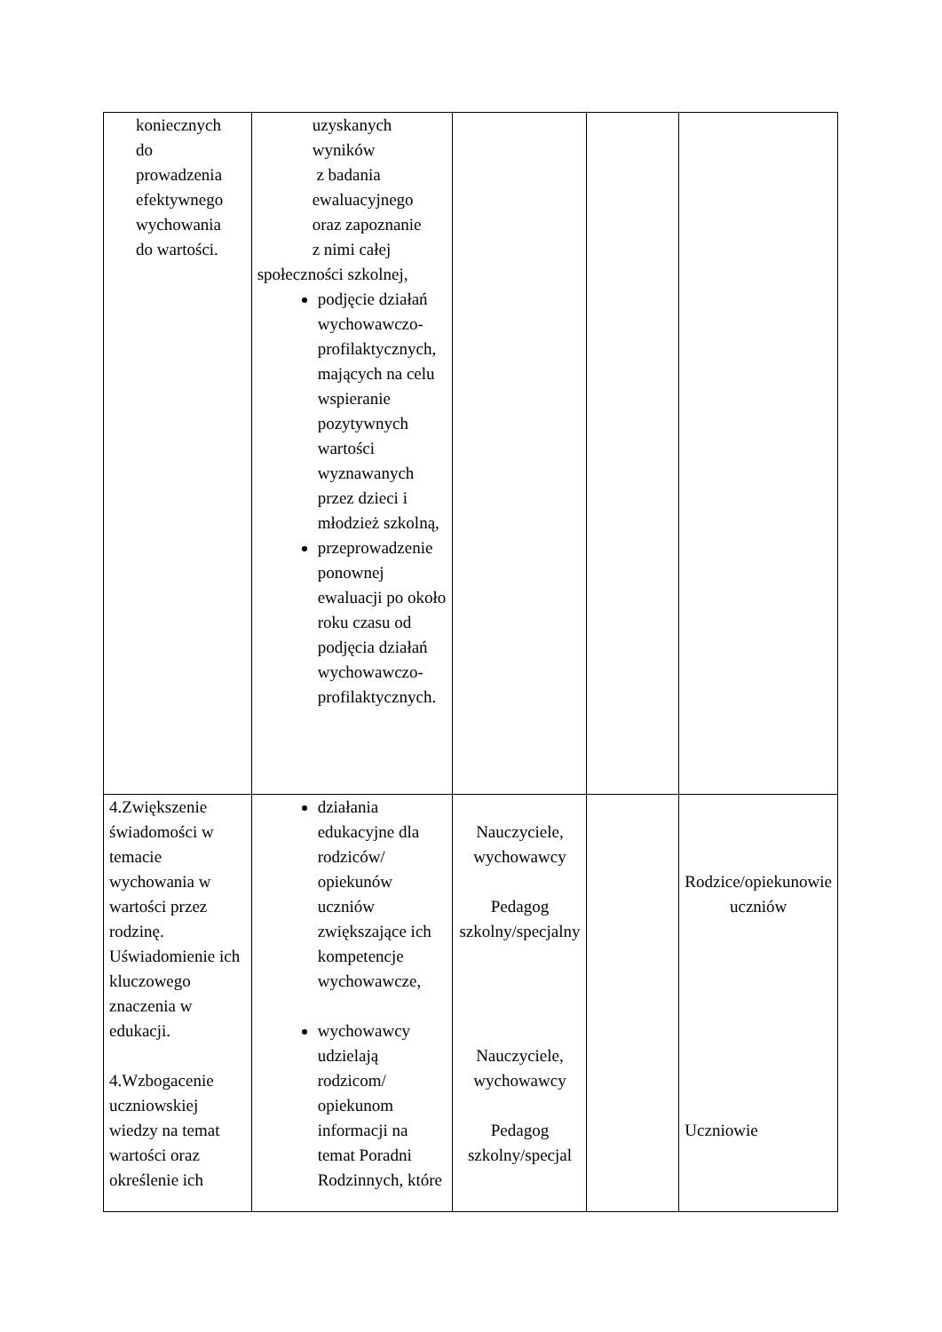| koniecznych do prowadzenia efektywnego wychowania do wartości. | uzyskanych wyników z badania ewaluacyjnego oraz zapoznanie z nimi całej społeczności szkolnej, podjęcie działań wychowawczo-profilaktycznych, mających na celu wspieranie pozytywnych wartości wyznawanych przez dzieci i młodzież szkolną, przeprowadzenie ponownej ewaluacji po około roku czasu od podjęcia działań wychowawczo-profilaktycznych. | | | |
| 4.Zwiększenie świadomości w temacie wychowania w wartości przez rodzinę. Uświadomienie ich kluczowego znaczenia w edukacji. 4.Wzbogacenie uczniowskiej wiedzy na temat wartości oraz określenie ich | działania edukacyjne dla rodziców/ opiekunów uczniów zwiększające ich kompetencje wychowawcze, wychowawcy udzielają rodzicom/ opiekunom informacji na temat Poradni Rodzinnych, które | Nauczyciele, wychowawcy Pedagog szkolny/specjalny Nauczyciele, wychowawcy Pedagog szkolny/specjal | | Rodzice/opiekunowie uczniów Uczniowie |